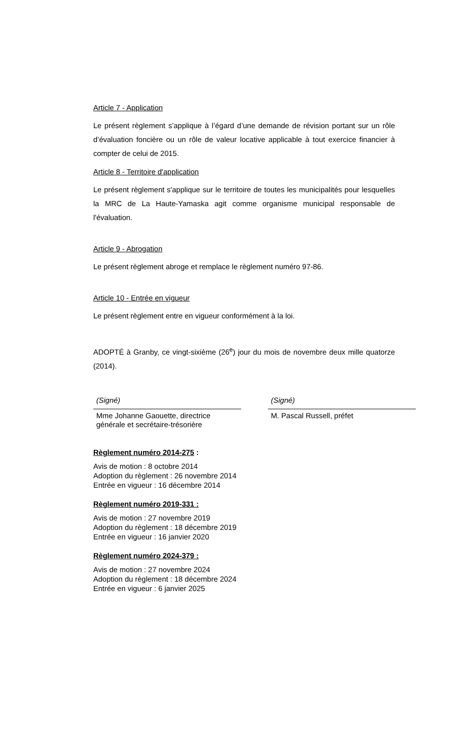Article 7 - Application
Le présent règlement s’applique à l’égard d’une demande de révision portant sur un rôle d’évaluation foncière ou un rôle de valeur locative applicable à tout exercice financier à compter de celui de 2015.
Article 8 - Territoire d'application
Le présent règlement s'applique sur le territoire de toutes les municipalités pour lesquelles la MRC de La Haute-Yamaska agit comme organisme municipal responsable de l'évaluation.
Article 9 - Abrogation
Le présent règlement abroge et remplace le règlement numéro 97-86.
Article 10 - Entrée en vigueur
Le présent règlement entre en vigueur conformément à la loi.
ADOPTÉ à Granby, ce vingt-sixième (26<sup>e</sup>) jour du mois de novembre deux mille quatorze (2014).
(Signé)
Mme Johanne Gaouette, directrice générale et secrétaire-trésorière
(Signé)
M. Pascal Russell, préfet
Règlement numéro 2014-275 :
Avis de motion : 8 octobre 2014
Adoption du règlement : 26 novembre 2014
Entrée en vigueur : 16 décembre 2014
Règlement numéro 2019-331 :
Avis de motion : 27 novembre 2019
Adoption du règlement : 18 décembre 2019
Entrée en vigueur : 16 janvier 2020
Règlement numéro 2024-379 :
Avis de motion : 27 novembre 2024
Adoption du règlement : 18 décembre 2024
Entrée en vigueur : 6 janvier 2025